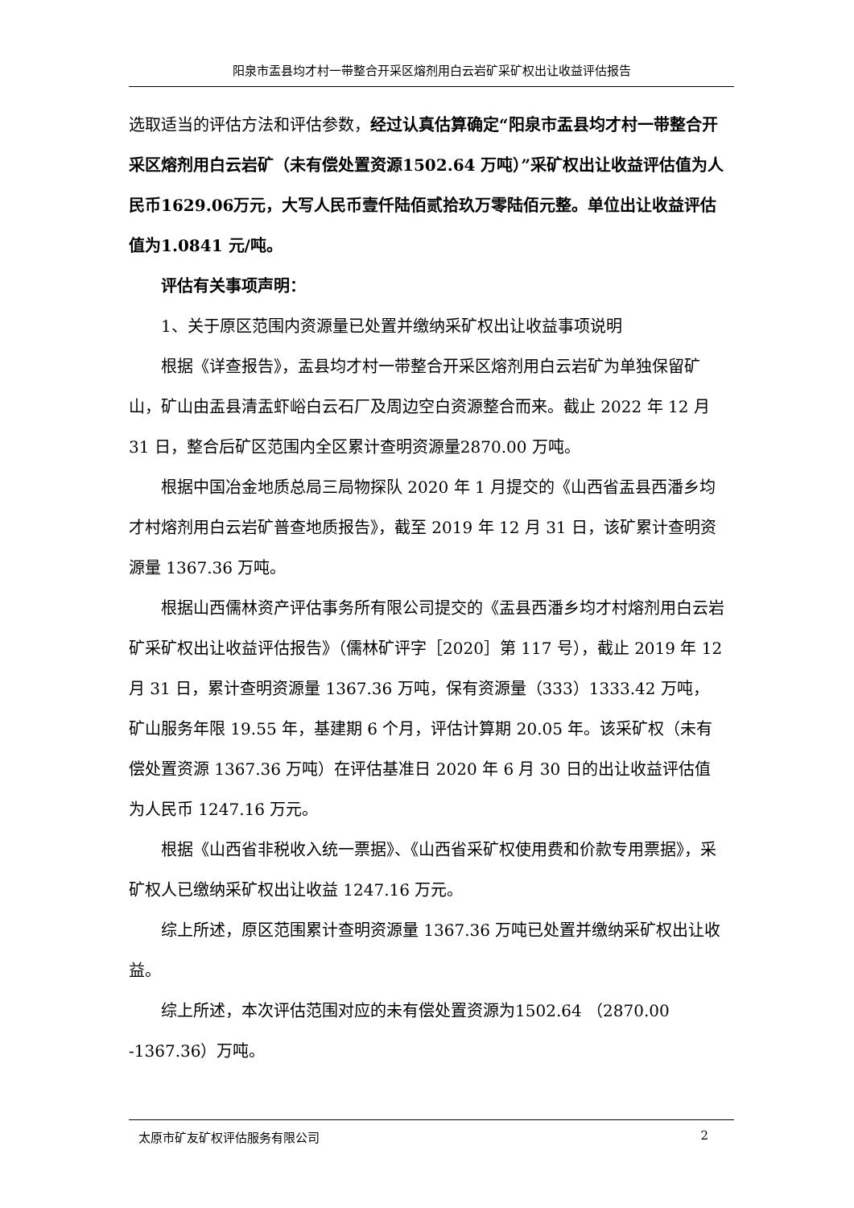阳泉市盂县均才村一带整合开采区熔剂用白云岩矿采矿权出让收益评估报告
选取适当的评估方法和评估参数，经过认真估算确定“阳泉市盂县均才村一带整合开采区熔剂用白云岩矿（未有偿处置资源1502.64 万吨）”采矿权出让收益评估值为人民币1629.06万元，大写人民币壹仟陆佰贰拾玖万零陆佰元整。单位出让收益评估值为1.0841 元/吨。
评估有关事项声明：
1、关于原区范围内资源量已处置并缴纳采矿权出让收益事项说明
根据《详查报告》，盂县均才村一带整合开采区熔剂用白云岩矿为单独保留矿山，矿山由盂县清盂虾峪白云石厂及周边空白资源整合而来。截止 2022 年 12 月 31 日，整合后矿区范围内全区累计查明资源量2870.00 万吨。
根据中国冶金地质总局三局物探队 2020 年 1 月提交的《山西省盂县西潘乡均才村熔剂用白云岩矿普查地质报告》，截至 2019 年 12 月 31 日，该矿累计查明资源量 1367.36 万吨。
根据山西儒林资产评估事务所有限公司提交的《盂县西潘乡均才村熔剂用白云岩矿采矿权出让收益评估报告》（儒林矿评字［2020］第 117 号），截止 2019 年 12 月 31 日，累计查明资源量 1367.36 万吨，保有资源量（333）1333.42 万吨，矿山服务年限 19.55 年，基建期 6 个月，评估计算期 20.05 年。该采矿权（未有偿处置资源 1367.36 万吨）在评估基准日 2020 年 6 月 30 日的出让收益评估值为人民币 1247.16 万元。
根据《山西省非税收入统一票据》、《山西省采矿权使用费和价款专用票据》，采矿权人已缴纳采矿权出让收益 1247.16 万元。
综上所述，原区范围累计查明资源量 1367.36 万吨已处置并缴纳采矿权出让收益。
综上所述，本次评估范围对应的未有偿处置资源为1502.64 （2870.00 -1367.36）万吨。
太原市矿友矿权评估服务有限公司 2